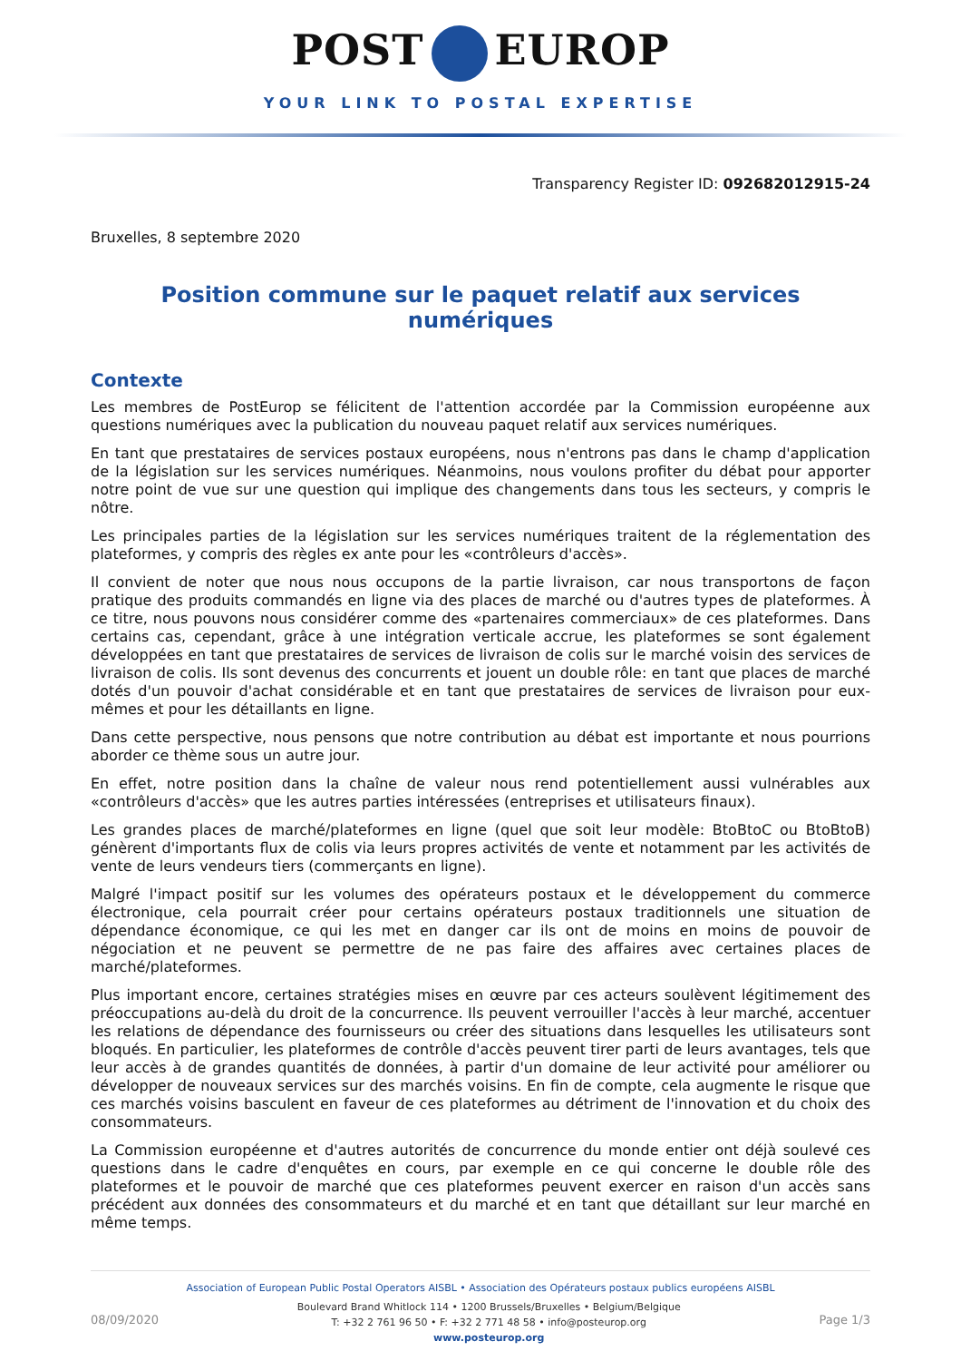POST EUROP
YOUR LINK TO POSTAL EXPERTISE
Transparency Register ID: 092682012915-24
Bruxelles, 8 septembre 2020
Position commune sur le paquet relatif aux services numériques
Contexte
Les membres de PostEurop se félicitent de l'attention accordée par la Commission européenne aux questions numériques avec la publication du nouveau paquet relatif aux services numériques.
En tant que prestataires de services postaux européens, nous n'entrons pas dans le champ d'application de la législation sur les services numériques. Néanmoins, nous voulons profiter du débat pour apporter notre point de vue sur une question qui implique des changements dans tous les secteurs, y compris le nôtre.
Les principales parties de la législation sur les services numériques traitent de la réglementation des plateformes, y compris des règles ex ante pour les «contrôleurs d'accès».
Il convient de noter que nous nous occupons de la partie livraison, car nous transportons de façon pratique des produits commandés en ligne via des places de marché ou d'autres types de plateformes. À ce titre, nous pouvons nous considérer comme des «partenaires commerciaux» de ces plateformes. Dans certains cas, cependant, grâce à une intégration verticale accrue, les plateformes se sont également développées en tant que prestataires de services de livraison de colis sur le marché voisin des services de livraison de colis. Ils sont devenus des concurrents et jouent un double rôle: en tant que places de marché dotés d'un pouvoir d'achat considérable et en tant que prestataires de services de livraison pour eux-mêmes et pour les détaillants en ligne.
Dans cette perspective, nous pensons que notre contribution au débat est importante et nous pourrions aborder ce thème sous un autre jour.
En effet, notre position dans la chaîne de valeur nous rend potentiellement aussi vulnérables aux «contrôleurs d'accès» que les autres parties intéressées (entreprises et utilisateurs finaux).
Les grandes places de marché/plateformes en ligne (quel que soit leur modèle: BtoBtoC ou BtoBtoB) génèrent d'importants flux de colis via leurs propres activités de vente et notamment par les activités de vente de leurs vendeurs tiers (commerçants en ligne).
Malgré l'impact positif sur les volumes des opérateurs postaux et le développement du commerce électronique, cela pourrait créer pour certains opérateurs postaux traditionnels une situation de dépendance économique, ce qui les met en danger car ils ont de moins en moins de pouvoir de négociation et ne peuvent se permettre de ne pas faire des affaires avec certaines places de marché/plateformes.
Plus important encore, certaines stratégies mises en œuvre par ces acteurs soulèvent légitimement des préoccupations au-delà du droit de la concurrence. Ils peuvent verrouiller l'accès à leur marché, accentuer les relations de dépendance des fournisseurs ou créer des situations dans lesquelles les utilisateurs sont bloqués. En particulier, les plateformes de contrôle d'accès peuvent tirer parti de leurs avantages, tels que leur accès à de grandes quantités de données, à partir d'un domaine de leur activité pour améliorer ou développer de nouveaux services sur des marchés voisins. En fin de compte, cela augmente le risque que ces marchés voisins basculent en faveur de ces plateformes au détriment de l'innovation et du choix des consommateurs.
La Commission européenne et d'autres autorités de concurrence du monde entier ont déjà soulevé ces questions dans le cadre d'enquêtes en cours, par exemple en ce qui concerne le double rôle des plateformes et le pouvoir de marché que ces plateformes peuvent exercer en raison d'un accès sans précédent aux données des consommateurs et du marché et en tant que détaillant sur leur marché en même temps.
Association of European Public Postal Operators AISBL • Association des Opérateurs postaux publics européens AISBL
08/09/2020
Boulevard Brand Whitlock 114 • 1200 Brussels/Bruxelles • Belgium/Belgique
T: +32 2 761 96 50 • F: +32 2 771 48 58 • info@posteurop.org
www.posteurop.org
Page 1/3